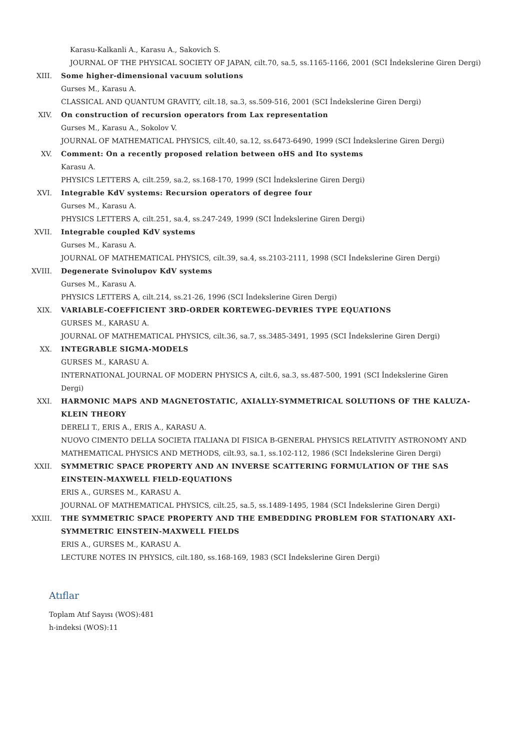Karasu-Kalkanli A., Karasu A., Sakovich S.
JOURNAL OF THE PHYSICAL SOCIETY OF JAPAN, cilt.70, sa.5, ss.1165-1166, 2001 (SCI İndekslerine Giren Dergi)
XIII. Some higher-dimensional vacuum solutions
Gurses M., Karasu A.
CLASSICAL AND QUANTUM GRAVITY, cilt.18, sa.3, ss.509-516, 2001 (SCI İndekslerine Giren Dergi)
XIV. On construction of recursion operators from Lax representation
Gurses M., Karasu A., Sokolov V.
JOURNAL OF MATHEMATICAL PHYSICS, cilt.40, sa.12, ss.6473-6490, 1999 (SCI İndekslerine Giren Dergi)
XV. Comment: On a recently proposed relation between oHS and Ito systems
Karasu A.
PHYSICS LETTERS A, cilt.259, sa.2, ss.168-170, 1999 (SCI İndekslerine Giren Dergi)
XVI. Integrable KdV systems: Recursion operators of degree four
Gurses M., Karasu A.
PHYSICS LETTERS A, cilt.251, sa.4, ss.247-249, 1999 (SCI İndekslerine Giren Dergi)
XVII. Integrable coupled KdV systems
Gurses M., Karasu A.
JOURNAL OF MATHEMATICAL PHYSICS, cilt.39, sa.4, ss.2103-2111, 1998 (SCI İndekslerine Giren Dergi)
XVIII. Degenerate Svinolupov KdV systems
Gurses M., Karasu A.
PHYSICS LETTERS A, cilt.214, ss.21-26, 1996 (SCI İndekslerine Giren Dergi)
XIX. VARIABLE-COEFFICIENT 3RD-ORDER KORTEWEG-DEVRIES TYPE EQUATIONS
GURSES M., KARASU A.
JOURNAL OF MATHEMATICAL PHYSICS, cilt.36, sa.7, ss.3485-3491, 1995 (SCI İndekslerine Giren Dergi)
XX. INTEGRABLE SIGMA-MODELS
GURSES M., KARASU A.
INTERNATIONAL JOURNAL OF MODERN PHYSICS A, cilt.6, sa.3, ss.487-500, 1991 (SCI İndekslerine Giren Dergi)
XXI. HARMONIC MAPS AND MAGNETOSTATIC, AXIALLY-SYMMETRICAL SOLUTIONS OF THE KALUZA-KLEIN THEORY
DERELI T., ERIS A., ERIS A., KARASU A.
NUOVO CIMENTO DELLA SOCIETA ITALIANA DI FISICA B-GENERAL PHYSICS RELATIVITY ASTRONOMY AND MATHEMATICAL PHYSICS AND METHODS, cilt.93, sa.1, ss.102-112, 1986 (SCI İndekslerine Giren Dergi)
XXII. SYMMETRIC SPACE PROPERTY AND AN INVERSE SCATTERING FORMULATION OF THE SAS EINSTEIN-MAXWELL FIELD-EQUATIONS
ERIS A., GURSES M., KARASU A.
JOURNAL OF MATHEMATICAL PHYSICS, cilt.25, sa.5, ss.1489-1495, 1984 (SCI İndekslerine Giren Dergi)
XXIII. THE SYMMETRIC SPACE PROPERTY AND THE EMBEDDING PROBLEM FOR STATIONARY AXI-SYMMETRIC EINSTEIN-MAXWELL FIELDS
ERIS A., GURSES M., KARASU A.
LECTURE NOTES IN PHYSICS, cilt.180, ss.168-169, 1983 (SCI İndekslerine Giren Dergi)
Atıflar
Toplam Atıf Sayısı (WOS):481
h-indeksi (WOS):11